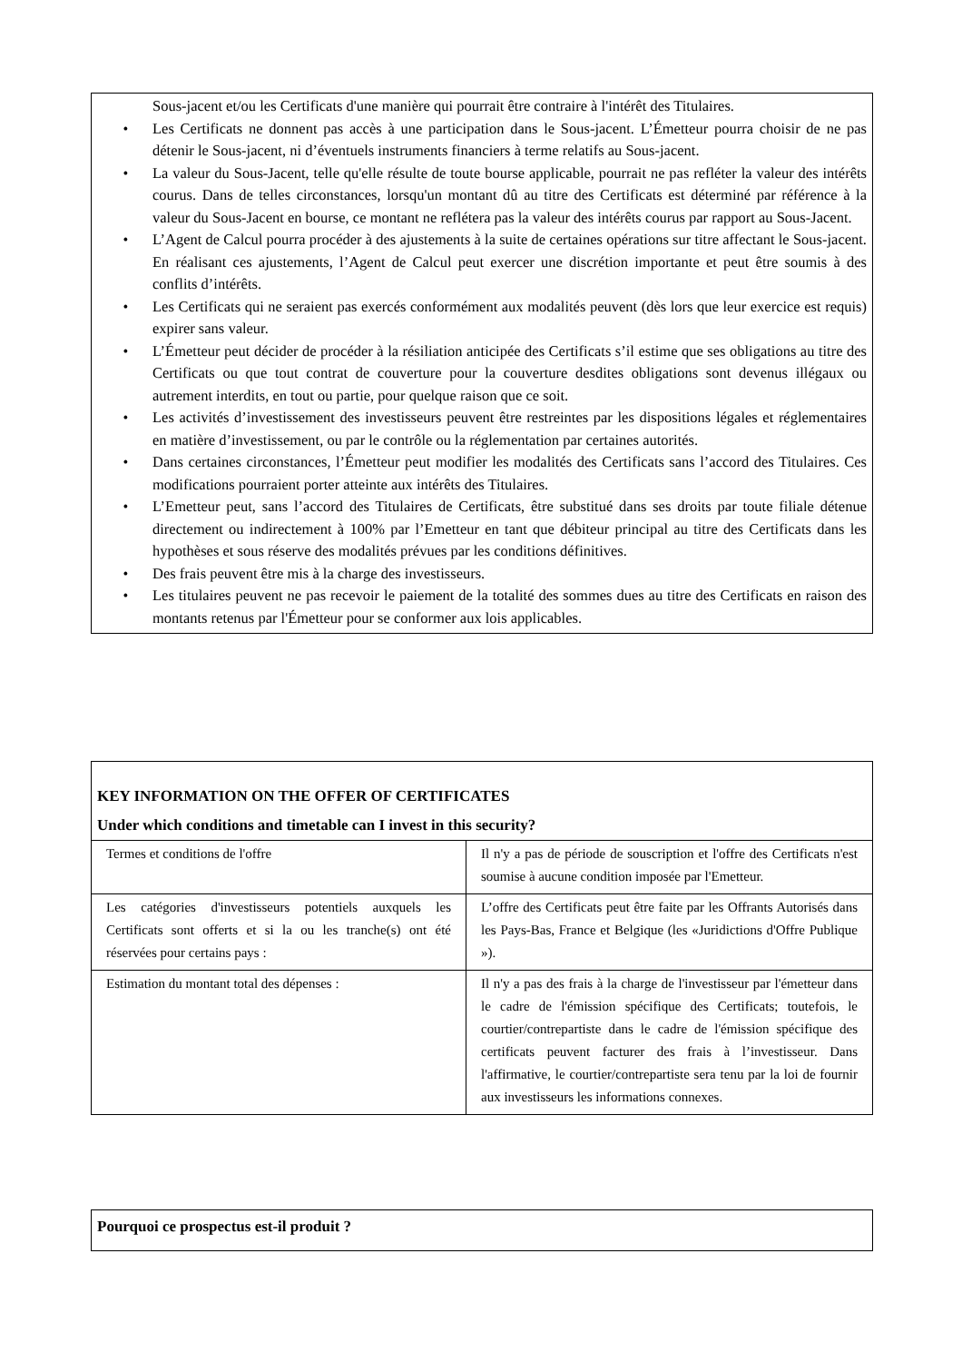Sous-jacent et/ou les Certificats d'une manière qui pourrait être contraire à l'intérêt des Titulaires.
• Les Certificats ne donnent pas accès à une participation dans le Sous-jacent. L’Émetteur pourra choisir de ne pas détenir le Sous-jacent, ni d’éventuels instruments financiers à terme relatifs au Sous-jacent.
• La valeur du Sous-Jacent, telle qu'elle résulte de toute bourse applicable, pourrait ne pas refléter la valeur des intérêts courus. Dans de telles circonstances, lorsqu'un montant dû au titre des Certificats est déterminé par référence à la valeur du Sous-Jacent en bourse, ce montant ne reflétera pas la valeur des intérêts courus par rapport au Sous-Jacent.
• L’Agent de Calcul pourra procéder à des ajustements à la suite de certaines opérations sur titre affectant le Sous-jacent. En réalisant ces ajustements, l’Agent de Calcul peut exercer une discrétion importante et peut être soumis à des conflits d’intérêts.
• Les Certificats qui ne seraient pas exercés conformément aux modalités peuvent (dès lors que leur exercice est requis) expirer sans valeur.
• L’Émetteur peut décider de procéder à la résiliation anticipée des Certificats s’il estime que ses obligations au titre des Certificats ou que tout contrat de couverture pour la couverture desdites obligations sont devenus illégaux ou autrement interdits, en tout ou partie, pour quelque raison que ce soit.
• Les activités d’investissement des investisseurs peuvent être restreintes par les dispositions légales et réglementaires en matière d’investissement, ou par le contrôle ou la réglementation par certaines autorités.
• Dans certaines circonstances, l’Émetteur peut modifier les modalités des Certificats sans l’accord des Titulaires. Ces modifications pourraient porter atteinte aux intérêts des Titulaires.
• L’Emetteur peut, sans l’accord des Titulaires de Certificats, être substitué dans ses droits par toute filiale détenue directement ou indirectement à 100% par l’Emetteur en tant que débiteur principal au titre des Certificats dans les hypothèses et sous réserve des modalités prévues par les conditions définitives.
• Des frais peuvent être mis à la charge des investisseurs.
• Les titulaires peuvent ne pas recevoir le paiement de la totalité des sommes dues au titre des Certificats en raison des montants retenus par l'Émetteur pour se conformer aux lois applicables.
KEY INFORMATION ON THE OFFER OF CERTIFICATES
Under which conditions and timetable can I invest in this security?
| Termes et conditions de l'offre | Il n'y a pas de période de souscription et l'offre des Certificats n'est soumise à aucune condition imposée par l'Emetteur. |
| Les catégories d'investisseurs potentiels auxquels les Certificats sont offerts et si la ou les tranche(s) ont été réservées pour certains pays : | L’offre des Certificats peut être faite par les Offrants Autorisés dans les Pays-Bas, France et Belgique (les «Juridictions d'Offre Publique »). |
| Estimation du montant total des dépenses : | Il n'y a pas des frais à la charge de l'investisseur par l'émetteur dans le cadre de l'émission spécifique des Certificats; toutefois, le courtier/contrepartiste dans le cadre de l'émission spécifique des certificats peuvent facturer des frais à l’investisseur. Dans l'affirmative, le courtier/contrepartiste sera tenu par la loi de fournir aux investisseurs les informations connexes. |
Pourquoi ce prospectus est-il produit ?